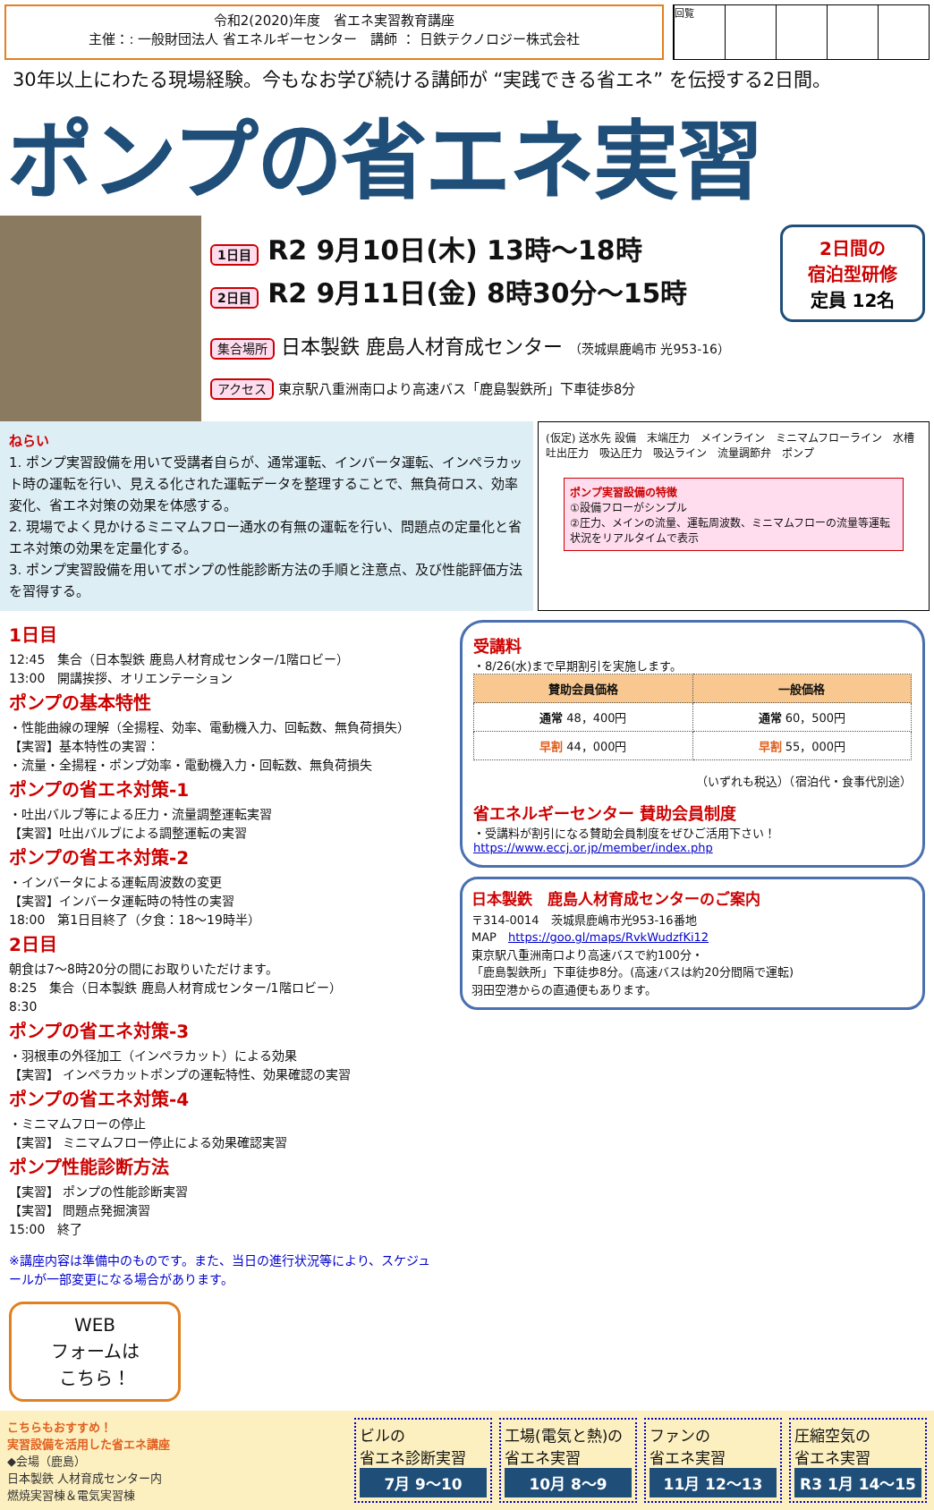令和2(2020)年度　省エネ実習教育講座
主催：: 一般財団法人 省エネルギーセンター　講師 ： 日鉄テクノロジー株式会社
回覧
30年以上にわたる現場経験。今もなお学び続ける講師が “実践できる省エネ” を伝授する2日間。
ポンプの省エネ実習
2日間の
宿泊型研修
定員 12名
1日目 R2 9月10日(木) 13時～18時
2日目 R2 9月11日(金) 8時30分～15時
集合場所 日本製鉄 鹿島人材育成センター （茨城県鹿嶋市 光953-16）
アクセス 東京駅八重洲南口より高速バス「鹿島製鉄所」下車徒歩8分
ねらい
1. ポンプ実習設備を用いて受講者自らが、通常運転、インバータ運転、インペラカット時の運転を行い、見える化された運転データを整理することで、無負荷ロス、効率変化、省エネ対策の効果を体感する。
2. 現場でよく見かけるミニマムフロー通水の有無の運転を行い、問題点の定量化と省エネ対策の効果を定量化する。
3. ポンプ実習設備を用いてポンプの性能診断方法の手順と注意点、及び性能評価方法を習得する。
(仮定) 送水先 設備　末端圧力　メインライン　ミニマムフローライン　水槽　吐出圧力　吸込圧力　吸込ライン　流量調節弁　ポンプ
ポンプ実習設備の特徴
①設備フローがシンプル
②圧力、メインの流量、運転周波数、ミニマムフローの流量等運転状況をリアルタイムで表示
1日目
12:45　集合（日本製鉄 鹿島人材育成センター/1階ロビー）
13:00　開講挨拶、オリエンテーション
ポンプの基本特性
・性能曲線の理解（全揚程、効率、電動機入力、回転数、無負荷損失）
【実習】基本特性の実習：
・流量・全揚程・ポンプ効率・電動機入力・回転数、無負荷損失
ポンプの省エネ対策-1
・吐出バルブ等による圧力・流量調整運転実習
【実習】吐出バルブによる調整運転の実習
ポンプの省エネ対策-2
・インバータによる運転周波数の変更
【実習】インバータ運転時の特性の実習
18:00　第1日目終了（夕食：18～19時半）
2日目
朝食は7～8時20分の間にお取りいただけます。
8:25　集合（日本製鉄 鹿島人材育成センター/1階ロビー）
8:30
ポンプの省エネ対策-3
・羽根車の外径加工（インペラカット）による効果
【実習】 インペラカットポンプの運転特性、効果確認の実習
ポンプの省エネ対策-4
・ミニマムフローの停止
【実習】 ミニマムフロー停止による効果確認実習
ポンプ性能診断方法
【実習】 ポンプの性能診断実習
【実習】 問題点発掘演習
15:00　終了
※講座内容は準備中のものです。また、当日の進行状況等により、スケジュールが一部変更になる場合があります。
WEB
フォームは
こちら！
受講料
・8/26(水)まで早期割引を実施します。
| 賛助会員価格 | 一般価格 |
| --- | --- |
| 通常 48，400円 | 通常 60，500円 |
| 早割 44，000円 | 早割 55，000円 |
（いずれも税込）（宿泊代・食事代別途）
省エネルギーセンター 賛助会員制度
・受講料が割引になる賛助会員制度をぜひご活用下さい！
https://www.eccj.or.jp/member/index.php
日本製鉄　鹿島人材育成センターのご案内
〒314-0014　茨城県鹿嶋市光953-16番地
MAP　https://goo.gl/maps/RvkWudzfKi12
東京駅八重洲南口より高速バスで約100分・
「鹿島製鉄所」下車徒歩8分。(高速バスは約20分間隔で運転)
羽田空港からの直通便もあります。
こちらもおすすめ！
実習設備を活用した省エネ講座
◆会場（鹿島）
日本製鉄 人材育成センター内
燃焼実習棟＆電気実習棟
ビルの
省エネ診断実習
7月 9～10
工場(電気と熱)の
省エネ実習
10月 8～9
ファンの
省エネ実習
11月 12～13
圧縮空気の
省エネ実習
R3 1月 14～15